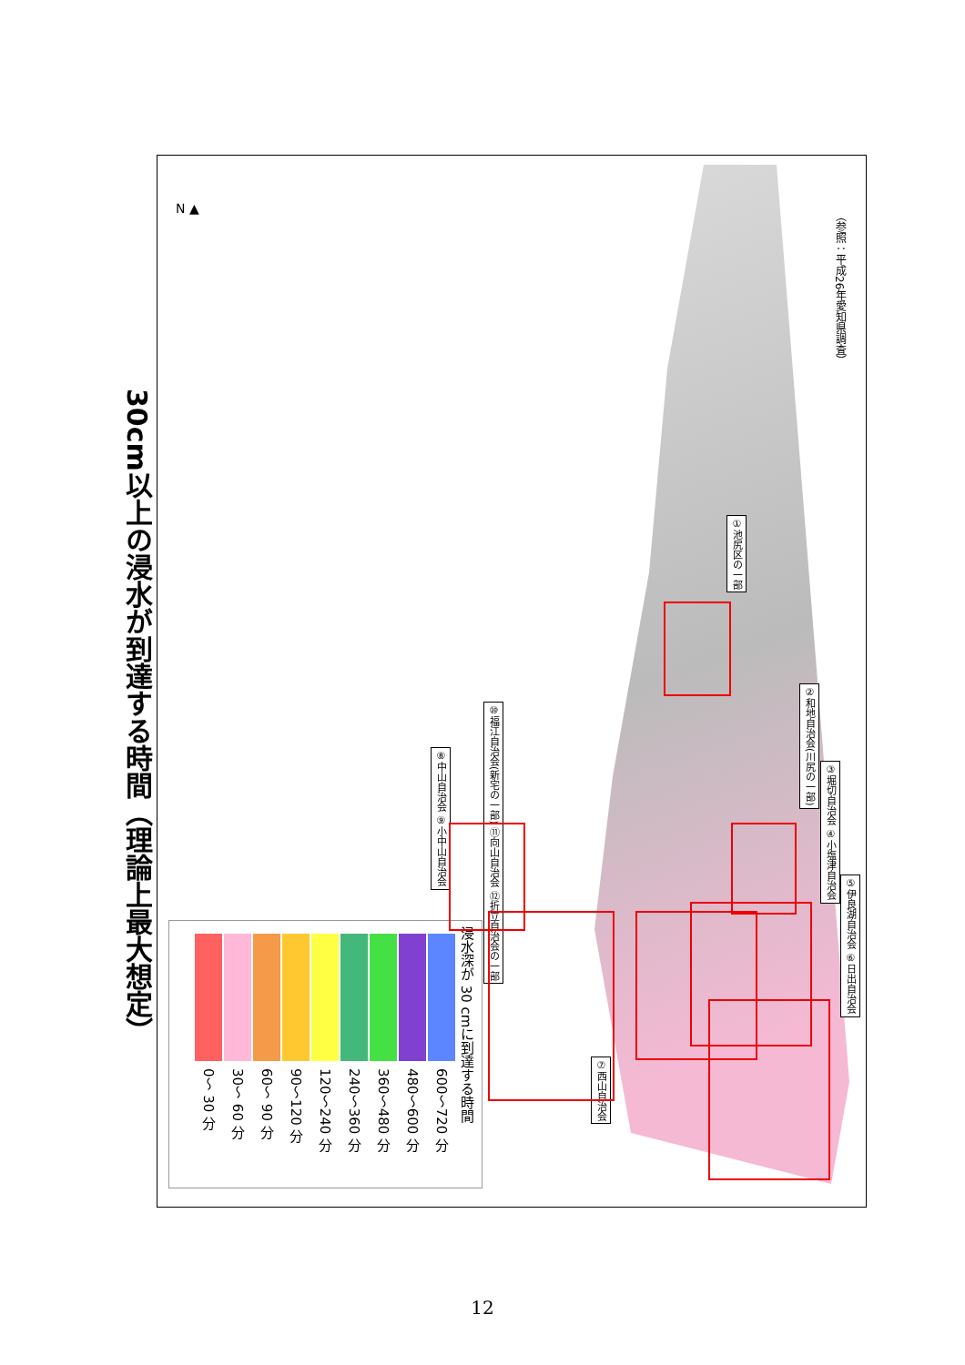30cm以上の浸水が到達する時間（理論上最大想定）
N ▲
浸水深が 30 cmに到達する時間
600～720 分
480～600 分
360～480 分
240～360 分
120～240 分
90～120 分
60～ 90 分
30～ 60 分
0～ 30 分
①池尻区の一部
②和地自治会(川尻の一部)
③堀切自治会 ④小塩津自治会
⑤伊良湖自治会 ⑥日出自治会
⑦西山自治会
⑧中山自治会 ⑨小中山自治会
⑩福江自治会(新宅の一部) ⑪向山自治会 ⑫折立自治会の一部
（参照：平成26年愛知県調査）
12